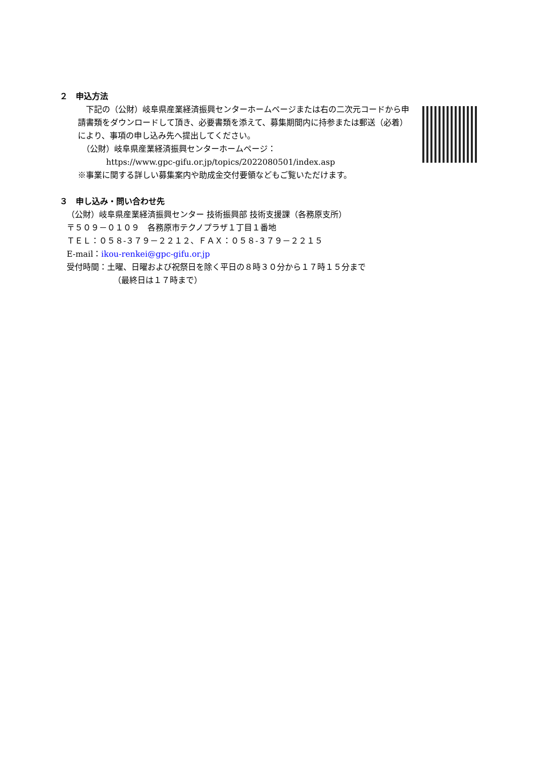２　申込方法
　下記の（公財）岐阜県産業経済振興センターホームページまたは右の二次元コードから申請書類をダウンロードして頂き、必要書類を添えて、募集期間内に持参または郵送（必着）により、事項の申し込み先へ提出してください。
　（公財）岐阜県産業経済振興センターホームページ：
https://www.gpc-gifu.or.jp/topics/2022080501/index.asp
※事業に関する詳しい募集案内や助成金交付要領などもご覧いただけます。
３　申し込み・問い合わせ先
（公財）岐阜県産業経済振興センター 技術振興部 技術支援課（各務原支所）
〒５０９－０１０９　各務原市テクノプラザ１丁目１番地
ＴＥＬ：０５８-３７９－２２１２、ＦＡＸ：０５８-３７９－２２１５
E-mail：ikou-renkei@gpc-gifu.or.jp
受付時間：土曜、日曜および祝祭日を除く平日の８時３０分から１７時１５分まで
（最終日は１７時まで）